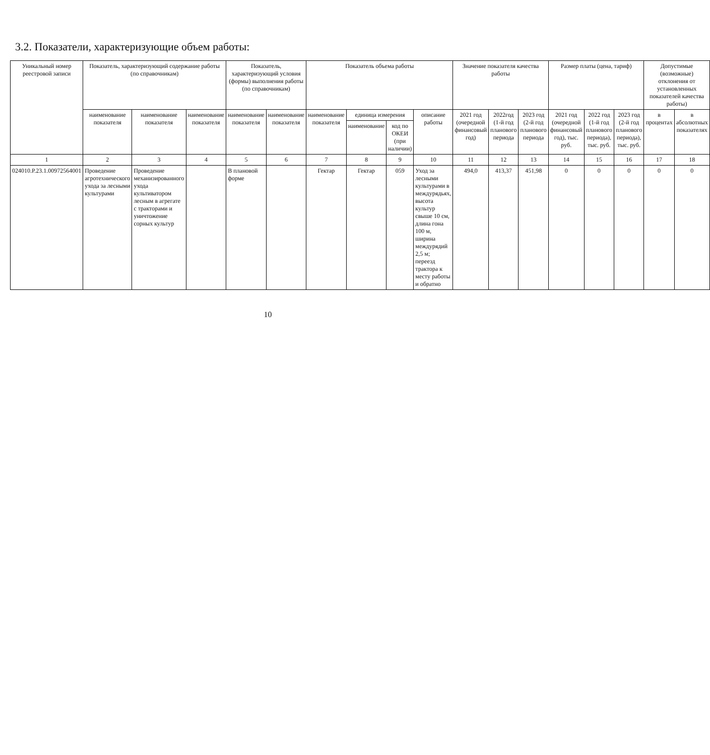3.2. Показатели, характеризующие объем работы:
| Уникальный номер реестровой записи | Показатель, характеризующий содержание работы (по справочникам) | | | Показатель, характеризующий условия (формы) выполнения работы (по справочникам) | | Показатель объема работы | | | | Значение показателя качества работы | | | Размер платы (цена, тариф) | | | Допустимые (возможные) отклонения от установленных показателей качества работы) | |
| --- | --- | --- | --- | --- | --- | --- | --- | --- | --- | --- | --- | --- | --- | --- | --- | --- | --- |
| | наименование показателя | наименование показателя | наименование показателя | наименование показателя | наименование показателя | наименование показателя | единица измерения | | описание работы | 2021 год (очередной финансовый год) | 2022год (1-й год планового периода | 2023 год (2-й год планового периода | 2021 год (очередной финансовый год), тыс. руб. | 2022 год (1-й год планового периода), тыс. руб. | 2023 год (2-й год планового периода), тыс. руб. | в процентах | в абсолютных показателях |
| | | | | | | | наименование | код по ОКЕИ (при наличии) | | | | | | | | | |
| 1 | 2 | 3 | 4 | 5 | 6 | 7 | 8 | 9 | 10 | 11 | 12 | 13 | 14 | 15 | 16 | 17 | 18 |
| 024010.Р.23.1.00972564001 | Проведение агротехнического ухода за лесными культурами | Проведение механизированного ухода культиватором лесным в агрегате с тракторами и уничтожение сорных культур | | В плановой форме | | Гектар | Гектар | 059 | Уход за лесными культурами в междурядьях, высота культур свыше 10 см, длина гона 100 м, ширина междурядий 2,5 м; переезд трактора к месту работы и обратно | 494,0 | 413,37 | 451,98 | 0 | 0 | 0 | 0 | 0 |
10